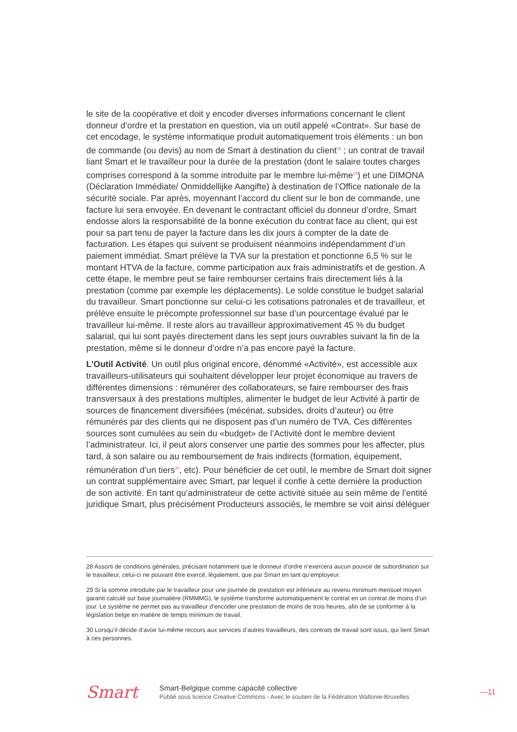le site de la coopérative et doit y encoder diverses informations concernant le client donneur d’ordre et la prestation en question, via un outil appelé «Contrat». Sur base de cet encodage, le système informatique produit automatiquement trois éléments : un bon de commande (ou devis) au nom de Smart à destination du client<sup>28</sup> ; un contrat de travail liant Smart et le travailleur pour la durée de la prestation (dont le salaire toutes charges comprises correspond à la somme introduite par le membre lui-même<sup>29</sup>) et une DIMONA (Déclaration Immédiate/ Onmiddellijke Aangifte) à destination de l’Office nationale de la sécurité sociale. Par après, moyennant l’accord du client sur le bon de commande, une facture lui sera envoyée. En devenant le contractant officiel du donneur d’ordre, Smart endosse alors la responsabilité de la bonne exécution du contrat face au client, qui est pour sa part tenu de payer la facture dans les dix jours à compter de la date de facturation. Les étapes qui suivent se produisent néanmoins indépendamment d’un paiement immédiat. Smart prélève la TVA sur la prestation et ponctionne 6,5 % sur le montant HTVA de la facture, comme participation aux frais administratifs et de gestion. A cette étape, le membre peut se faire rembourser certains frais directement liés à la prestation (comme par exemple les déplacements). Le solde constitue le budget salarial du travailleur. Smart ponctionne sur celui-ci les cotisations patronales et de travailleur, et prélève ensuite le précompte professionnel sur base d’un pourcentage évalué par le travailleur lui-même. Il reste alors au travailleur approximativement 45 % du budget salarial, qui lui sont payés directement dans les sept jours ouvrables suivant la fin de la prestation, même si le donneur d’ordre n’a pas encore payé la facture.
L’Outil Activité. Un outil plus original encore, dénommé «Activité», est accessible aux travailleurs-utilisateurs qui souhaitent développer leur projet économique au travers de différentes dimensions : rémunérer des collaborateurs, se faire rembourser des frais transversaux à des prestations multiples, alimenter le budget de leur Activité à partir de sources de financement diversifiées (mécénat, subsides, droits d’auteur) ou être rémunérés par des clients qui ne disposent pas d’un numéro de TVA. Ces différentes sources sont cumulées au sein du «budget» de l’Activité dont le membre devient l’administrateur. Ici, il peut alors conserver une partie des sommes pour les affecter, plus tard, à son salaire ou au remboursement de frais indirects (formation, équipement, rémunération d’un tiers<sup>30</sup>, etc). Pour bénéficier de cet outil, le membre de Smart doit signer un contrat supplémentaire avec Smart, par lequel il confie à cette dernière la production de son activité. En tant qu’administrateur de cette activité située au sein même de l’entité juridique Smart, plus précisément Producteurs associés, le membre se voit ainsi déléguer
28 Assorti de conditions générales, précisant notamment que le donneur d’ordre n’exercera aucun pouvoir de subordination sur le travailleur, celui-ci ne pouvant être exercé, légalement, que par Smart en tant qu’employeur.
29 Si la somme introduite par le travailleur pour une journée de prestation est inférieure au revenu minimum mensuel moyen garanti calculé sur base journalière (RMMMG), le système transforme automatiquement le contrat en un contrat de moins d’un jour. Le système ne permet pas au travailleur d’encoder une prestation de moins de trois heures, afin de se conformer à la législation belge en matière de temps minimum de travail.
30 Lorsqu’il décide d’avoir lui-même recours aux services d’autres travailleurs, des contrats de travail sont issus, qui lient Smart à ces personnes.
Smart
Smart-Belgique comme capacité collective
Publié sous licence Creative Commons - Avec le soutien de la Fédération Wallonie-Bruxelles
—11